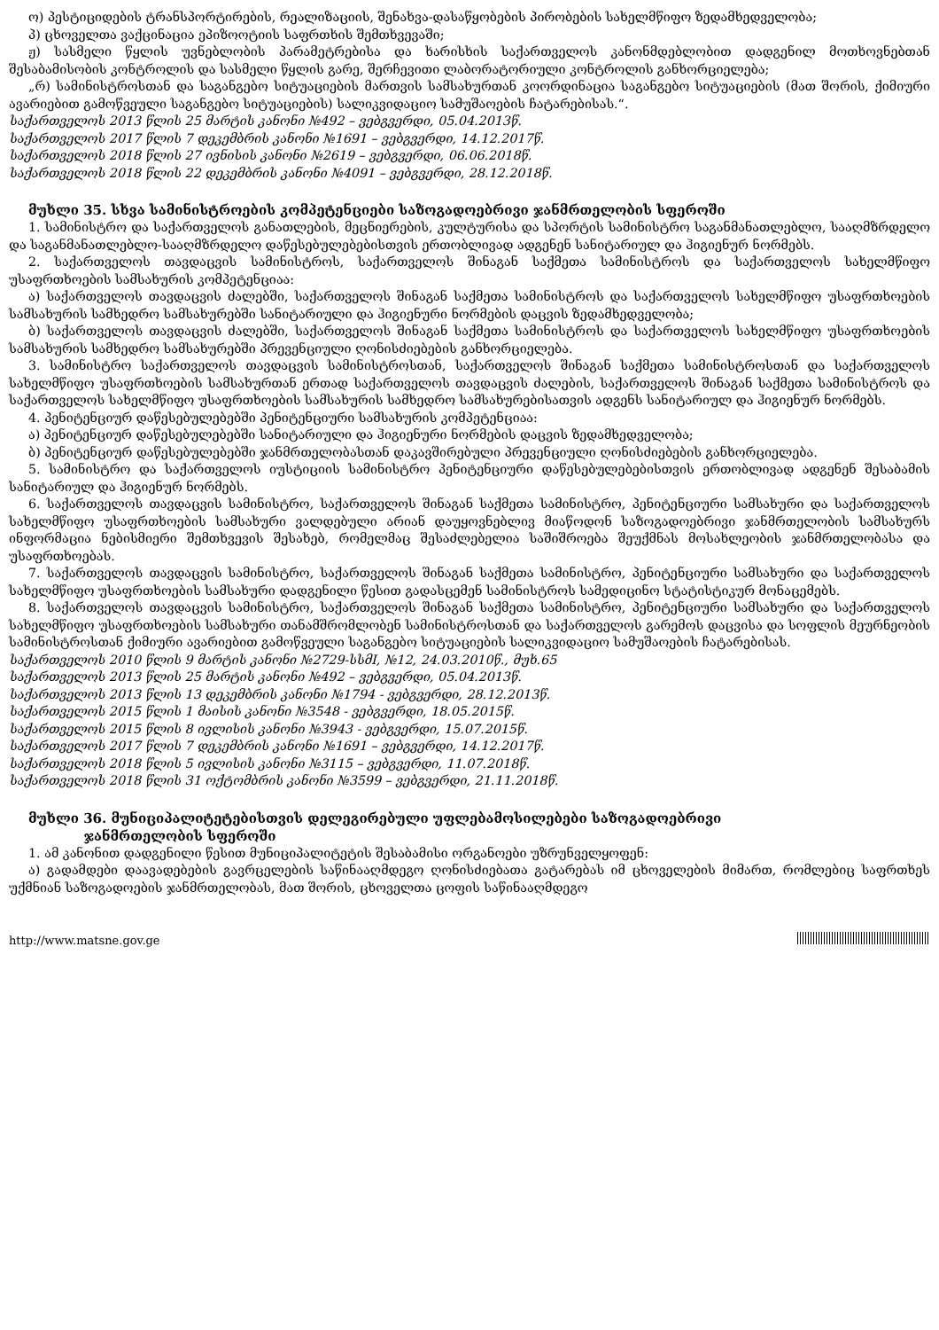ო) პესტიციდების ტრანსპორტირების, რეალიზაციის, შენახვა-დასაწყობების პირობების სახელმწიფო ზედამხედველობა;
პ) ცხოველთა ვაქცინაცია ეპიზოოტიის საფრთხის შემთხვევაში;
ჟ) სასმელი წყლის უვნებლობის პარამეტრებისა და ხარისხის საქართველოს კანონმდებლობით დადგენილ მოთხოვნებთან შესაბამისობის კონტროლის და სასმელი წყლის გარე, შერჩევითი ლაბორატორიული კონტროლის განხორციელება;
„რ) სამინისტროსთან და საგანგებო სიტუაციების მართვის სამსახურთან კოორდინაცია საგანგებო სიტუაციების (მათ შორის, ქიმიური ავარიებით გამოწვეული საგანგებო სიტუაციების) სალიკვიდაციო სამუშაოების ჩატარებისას.“.
საქართველოს 2013 წლის 25 მარტის კანონი №492 – ვებგვერდი, 05.04.2013წ.
საქართველოს 2017 წლის 7 დეკემბრის კანონი №1691 – ვებგვერდი, 14.12.2017წ.
საქართველოს 2018 წლის 27 ივნისის კანონი №2619 – ვებგვერდი, 06.06.2018წ.
საქართველოს 2018 წლის 22 დეკემბრის კანონი №4091 – ვებგვერდი, 28.12.2018წ.
მუხლი 35. სხვა სამინისტროების კომპეტენციები საზოგადოებრივი ჯანმრთელობის სფეროში
1. სამინისტრო და საქართველოს განათლების, მეცნიერების, კულტურისა და სპორტის სამინისტრო საგანმანათლებლო, სააღმზრდელო და საგანმანათლებლო-სააღმზრდელო დაწესებულებებისთვის ერთობლივად ადგენენ სანიტარიულ და ჰიგიენურ ნორმებს.
2. საქართველოს თავდაცვის სამინისტროს, საქართველოს შინაგან საქმეთა სამინისტროს და საქართველოს სახელმწიფო უსაფრთხოების სამსახურის კომპეტენციაა:
ა) საქართველოს თავდაცვის ძალებში, საქართველოს შინაგან საქმეთა სამინისტროს და საქართველოს სახელმწიფო უსაფრთხოების სამსახურის სამხედრო სამსახურებში სანიტარიული და ჰიგიენური ნორმების დაცვის ზედამხედველობა;
ბ) საქართველოს თავდაცვის ძალებში, საქართველოს შინაგან საქმეთა სამინისტროს და საქართველოს სახელმწიფო უსაფრთხოების სამსახურის სამხედრო სამსახურებში პრევენციული ღონისძიებების განხორციელება.
3. სამინისტრო საქართველოს თავდაცვის სამინისტროსთან, საქართველოს შინაგან საქმეთა სამინისტროსთან და საქართველოს სახელმწიფო უსაფრთხოების სამსახურთან ერთად საქართველოს თავდაცვის ძალების, საქართველოს შინაგან საქმეთა სამინისტროს და საქართველოს სახელმწიფო უსაფრთხოების სამსახურის სამხედრო სამსახურებისათვის ადგენს სანიტარიულ და ჰიგიენურ ნორმებს.
4. პენიტენციურ დაწესებულებებში პენიტენციური სამსახურის კომპეტენციაა:
ა) პენიტენციურ დაწესებულებებში სანიტარიული და ჰიგიენური ნორმების დაცვის ზედამხედველობა;
ბ) პენიტენციურ დაწესებულებებში ჯანმრთელობასთან დაკავშირებული პრევენციული ღონისძიებების განხორციელება.
5. სამინისტრო და საქართველოს იუსტიციის სამინისტრო პენიტენციური დაწესებულებებისთვის ერთობლივად ადგენენ შესაბამის სანიტარიულ და ჰიგიენურ ნორმებს.
6. საქართველოს თავდაცვის სამინისტრო, საქართველოს შინაგან საქმეთა სამინისტრო, პენიტენციური სამსახური და საქართველოს სახელმწიფო უსაფრთხოების სამსახური ვალდებული არიან დაუყოვნებლივ მიაწოდონ საზოგადოებრივი ჯანმრთელობის სამსახურს ინფორმაცია ნებისმიერი შემთხვევის შესახებ, რომელმაც შესაძლებელია საშიშროება შეუქმნას მოსახლეობის ჯანმრთელობასა და უსაფრთხოებას.
7. საქართველოს თავდაცვის სამინისტრო, საქართველოს შინაგან საქმეთა სამინისტრო, პენიტენციური სამსახური და საქართველოს სახელმწიფო უსაფრთხოების სამსახური დადგენილი წესით გადასცემენ სამინისტროს სამედიცინო სტატისტიკურ მონაცემებს.
8. საქართველოს თავდაცვის სამინისტრო, საქართველოს შინაგან საქმეთა სამინისტრო, პენიტენციური სამსახური და საქართველოს სახელმწიფო უსაფრთხოების სამსახური თანამშრომლობენ სამინისტროსთან და საქართველოს გარემოს დაცვისა და სოფლის მეურნეობის სამინისტროსთან ქიმიური ავარიებით გამოწვეული საგანგებო სიტუაციების სალიკვიდაციო სამუშაოების ჩატარებისას.
საქართველოს 2010 წლის 9 მარტის კანონი №2729-სსმI, №12, 24.03.2010წ., მუხ.65
საქართველოს 2013 წლის 25 მარტის კანონი №492 – ვებგვერდი, 05.04.2013წ.
საქართველოს 2013 წლის 13 დეკემბრის კანონი №1794 - ვებგვერდი, 28.12.2013წ.
საქართველოს 2015 წლის 1 მაისის კანონი №3548 - ვებგვერდი, 18.05.2015წ.
საქართველოს 2015 წლის 8 ივლისის კანონი №3943 - ვებგვერდი, 15.07.2015წ.
საქართველოს 2017 წლის 7 დეკემბრის კანონი №1691 – ვებგვერდი, 14.12.2017წ.
საქართველოს 2018 წლის 5 ივლისის კანონი №3115 – ვებგვერდი, 11.07.2018წ.
საქართველოს 2018 წლის 31 ოქტომბრის კანონი №3599 – ვებგვერდი, 21.11.2018წ.
მუხლი 36. მუნიციპალიტეტებისთვის დელეგირებული უფლებამოსილებები საზოგადოებრივი
ჯანმრთელობის სფეროში
1. ამ კანონით დადგენილი წესით მუნიციპალიტეტის შესაბამისი ორგანოები უზრუნველყოფენ:
ა) გადამდები დაავადებების გავრცელების საწინააღმდეგო ღონისძიებათა გატარებას იმ ცხოველების მიმართ, რომლებიც საფრთხეს უქმნიან საზოგადოების ჯანმრთელობას, მათ შორის, ცხოველთა ცოფის საწინააღმდეგო
http://www.matsne.gov.ge